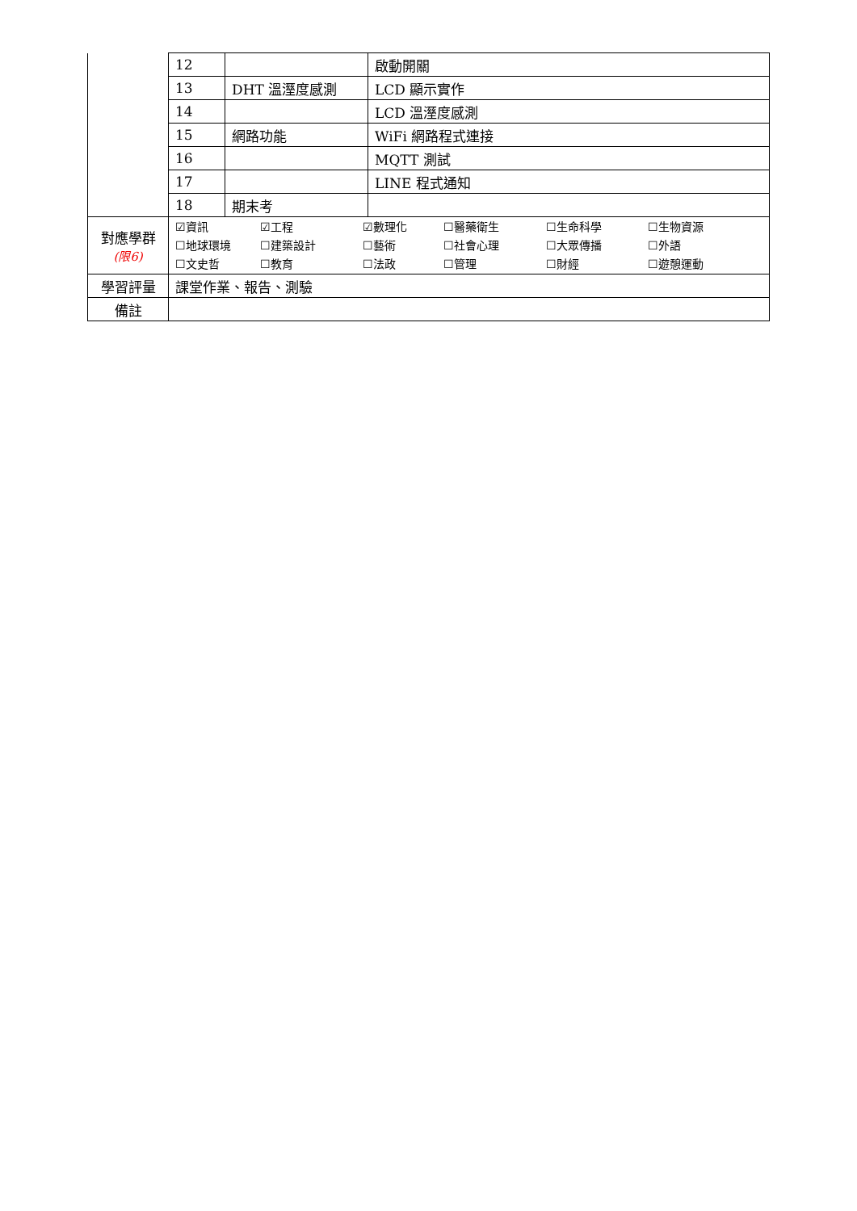| | 12 | | 啟動開關 |
| | 13 | DHT 溫溼度感測 | LCD 顯示實作 |
| | 14 | | LCD 溫溼度感測 |
| | 15 | 網路功能 | WiFi 網路程式連接 |
| | 16 | | MQTT 測試 |
| | 17 | | LINE 程式通知 |
| | 18 | 期末考 | |
| 對應學群 (限6) | ☑資訊 ☑工程 ☑數理化 ☐醫藥衛生 ☐生命科學 ☐生物資源 ☐地球環境 ☐建築設計 ☐藝術 ☐社會心理 ☐大眾傳播 ☐外語 ☐文史哲 ☐教育 ☐法政 ☐管理 ☐財經 ☐遊憩運動 | | |
| 學習評量 | 課堂作業、報告、測驗 | | |
| 備註 | | | |